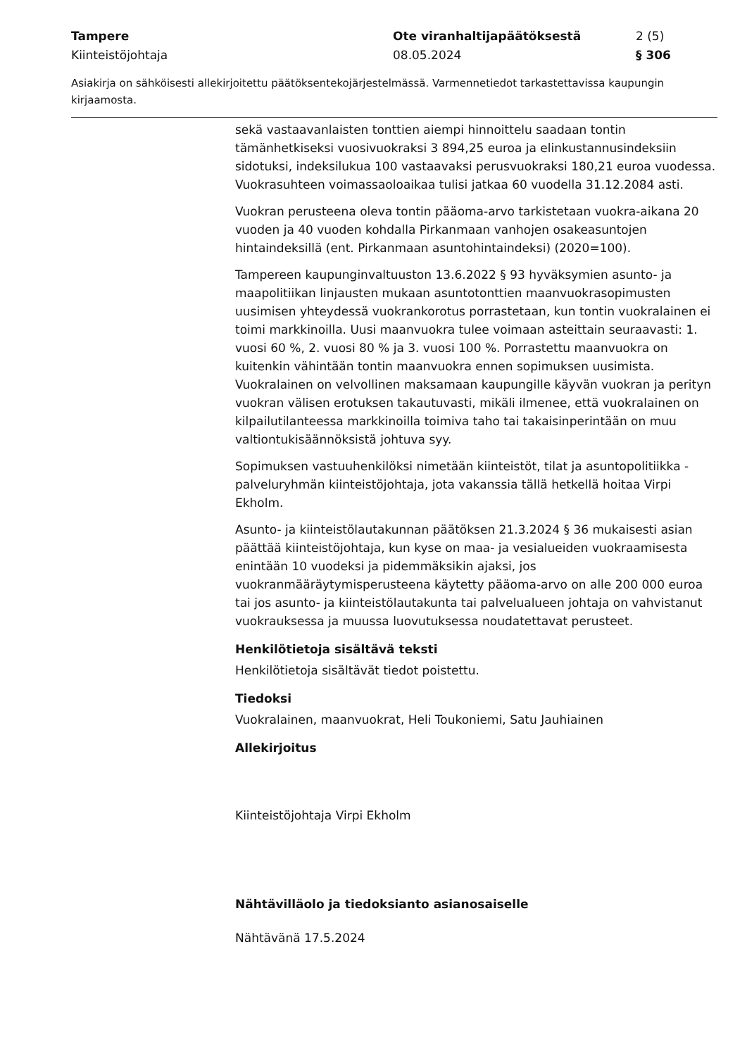Tampere
Kiinteistöjohtaja
Ote viranhaltijapäätöksestä
08.05.2024
2 (5)
§ 306
Asiakirja on sähköisesti allekirjoitettu päätöksentekojärjestelmässä. Varmennetiedot tarkastettavissa kaupungin kirjaamosta.
sekä vastaavanlaisten tonttien aiempi hinnoittelu saadaan tontin tämänhetkiseksi vuosivuokraksi 3 894,25 euroa ja elinkustannusindeksiin sidotuksi, indeksilukua 100 vastaavaksi perusvuokraksi 180,21 euroa vuodessa. Vuokrasuhteen voimassaoloaikaa tulisi jatkaa 60 vuodella 31.12.2084 asti.
Vuokran perusteena oleva tontin pääoma-arvo tarkistetaan vuokra-aikana 20 vuoden ja 40 vuoden kohdalla Pirkanmaan vanhojen osakeasuntojen hintaindeksillä (ent. Pirkanmaan asuntohintaindeksi) (2020=100).
Tampereen kaupunginvaltuuston 13.6.2022 § 93 hyväksymien asunto- ja maapolitiikan linjausten mukaan asuntotonttien maanvuokrasopimusten uusimisen yhteydessä vuokrankorotus porrastetaan, kun tontin vuokralainen ei toimi markkinoilla. Uusi maanvuokra tulee voimaan asteittain seuraavasti: 1. vuosi 60 %, 2. vuosi 80 % ja 3. vuosi 100 %. Porrastettu maanvuokra on kuitenkin vähintään tontin maanvuokra ennen sopimuksen uusimista. Vuokralainen on velvollinen maksamaan kaupungille käyvän vuokran ja perityn vuokran välisen erotuksen takautuvasti, mikäli ilmenee, että vuokralainen on kilpailutilanteessa markkinoilla toimiva taho tai takaisinperintään on muu valtiontukisäännöksistä johtuva syy.
Sopimuksen vastuuhenkilöksi nimetään kiinteistöt, tilat ja asuntopolitiikka -palveluryhmän kiinteistöjohtaja, jota vakanssia tällä hetkellä hoitaa Virpi Ekholm.
Asunto- ja kiinteistölautakunnan päätöksen 21.3.2024 § 36 mukaisesti asian päättää kiinteistöjohtaja, kun kyse on maa- ja vesialueiden vuokraamisesta enintään 10 vuodeksi ja pidemmäksikin ajaksi, jos vuokranmääräytymisperusteena käytetty pääoma-arvo on alle 200 000 euroa tai jos asunto- ja kiinteistölautakunta tai palvelualueen johtaja on vahvistanut vuokrauksessa ja muussa luovutuksessa noudatettavat perusteet.
Henkilötietoja sisältävä teksti
Henkilötietoja sisältävät tiedot poistettu.
Tiedoksi
Vuokralainen, maanvuokrat, Heli Toukoniemi, Satu Jauhiainen
Allekirjoitus
Kiinteistöjohtaja Virpi Ekholm
Nähtävilläolo ja tiedoksianto asianosaiselle
Nähtävänä 17.5.2024